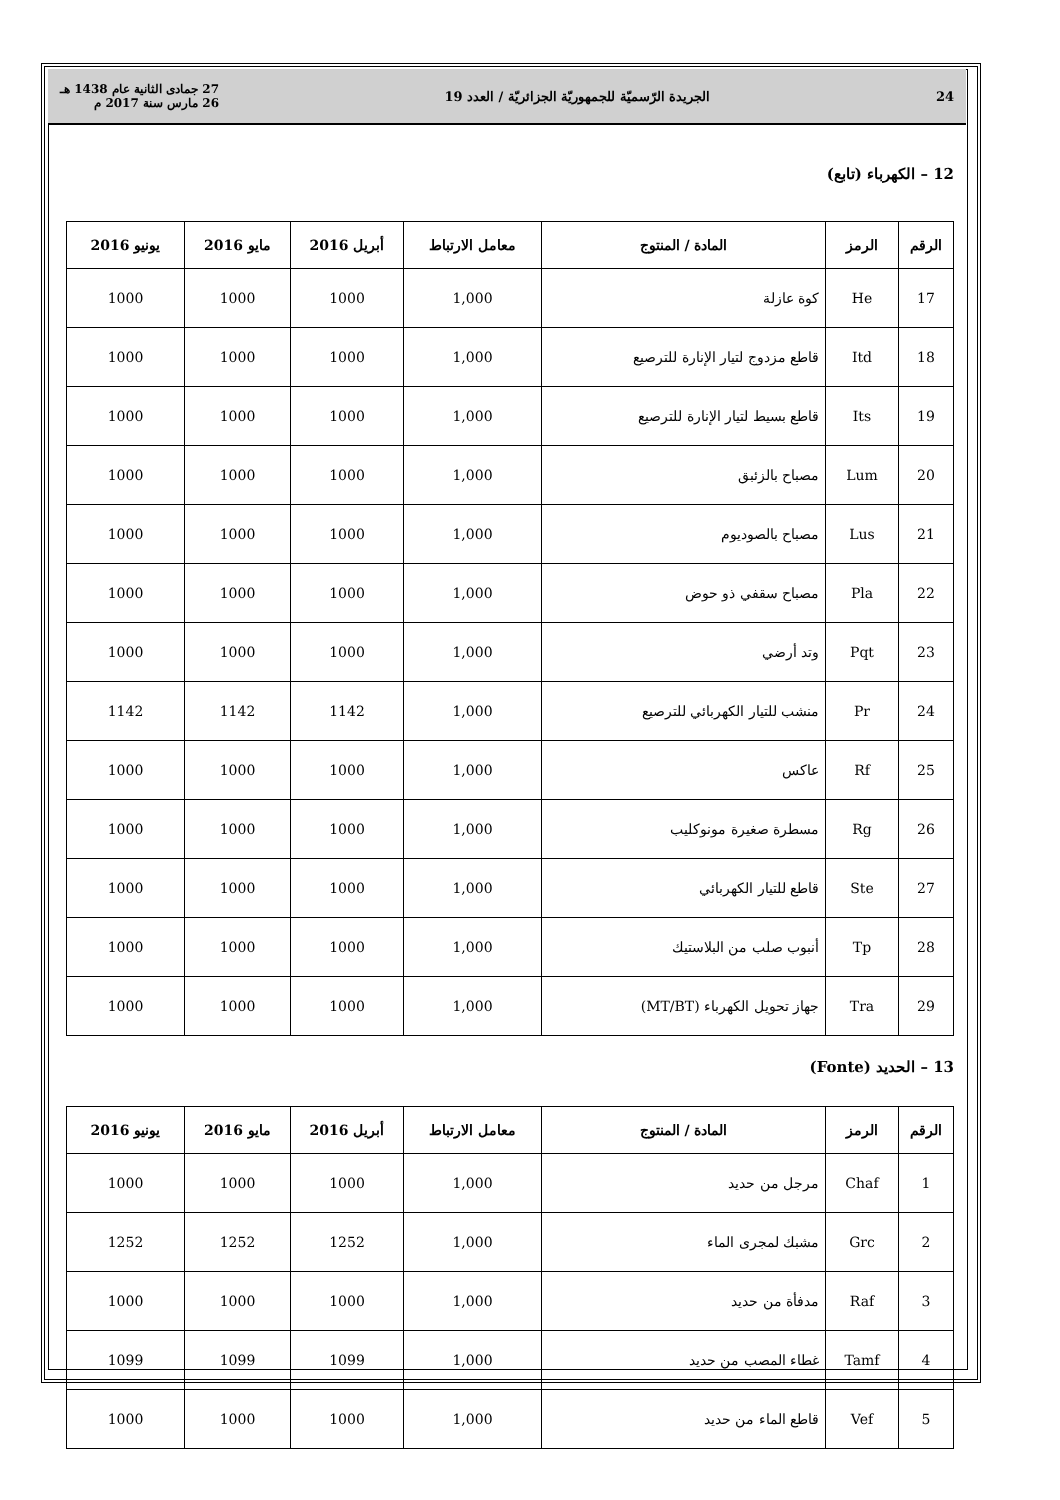24 الجريدة الرّسميّة للجمهوريّة الجزائريّة / العدد 19 27 جمادى الثانية عام 1438 هـ
26 مارس سنة 2017 م
12 – الكهرباء (تابع)
| الرقم | الرمز | المادة / المنتوج | معامل الارتباط | أبريل 2016 | مايو 2016 | يونيو 2016 |
| --- | --- | --- | --- | --- | --- | --- |
| 17 | He | كوة عازلة | 1,000 | 1000 | 1000 | 1000 |
| 18 | Itd | قاطع مزدوج لتيار الإنارة للترصيع | 1,000 | 1000 | 1000 | 1000 |
| 19 | Its | قاطع بسيط لتيار الإنارة للترصيع | 1,000 | 1000 | 1000 | 1000 |
| 20 | Lum | مصباح بالزئبق | 1,000 | 1000 | 1000 | 1000 |
| 21 | Lus | مصباح بالصوديوم | 1,000 | 1000 | 1000 | 1000 |
| 22 | Pla | مصباح سقفي ذو حوض | 1,000 | 1000 | 1000 | 1000 |
| 23 | Pqt | وتد أرضي | 1,000 | 1000 | 1000 | 1000 |
| 24 | Pr | منشب للتيار الكهربائي للترصيع | 1,000 | 1142 | 1142 | 1142 |
| 25 | Rf | عاكس | 1,000 | 1000 | 1000 | 1000 |
| 26 | Rg | مسطرة صغيرة مونوكليب | 1,000 | 1000 | 1000 | 1000 |
| 27 | Ste | قاطع للتيار الكهربائي | 1,000 | 1000 | 1000 | 1000 |
| 28 | Tp | أنبوب صلب من البلاستيك | 1,000 | 1000 | 1000 | 1000 |
| 29 | Tra | جهاز تحويل الكهرباء (MT/BT) | 1,000 | 1000 | 1000 | 1000 |
13 – الحديد (Fonte)
| الرقم | الرمز | المادة / المنتوج | معامل الارتباط | أبريل 2016 | مايو 2016 | يونيو 2016 |
| --- | --- | --- | --- | --- | --- | --- |
| 1 | Chaf | مرجل من حديد | 1,000 | 1000 | 1000 | 1000 |
| 2 | Grc | مشبك لمجرى الماء | 1,000 | 1252 | 1252 | 1252 |
| 3 | Raf | مدفأة من حديد | 1,000 | 1000 | 1000 | 1000 |
| 4 | Tamf | غطاء المصب من حديد | 1,000 | 1099 | 1099 | 1099 |
| 5 | Vef | قاطع الماء من حديد | 1,000 | 1000 | 1000 | 1000 |